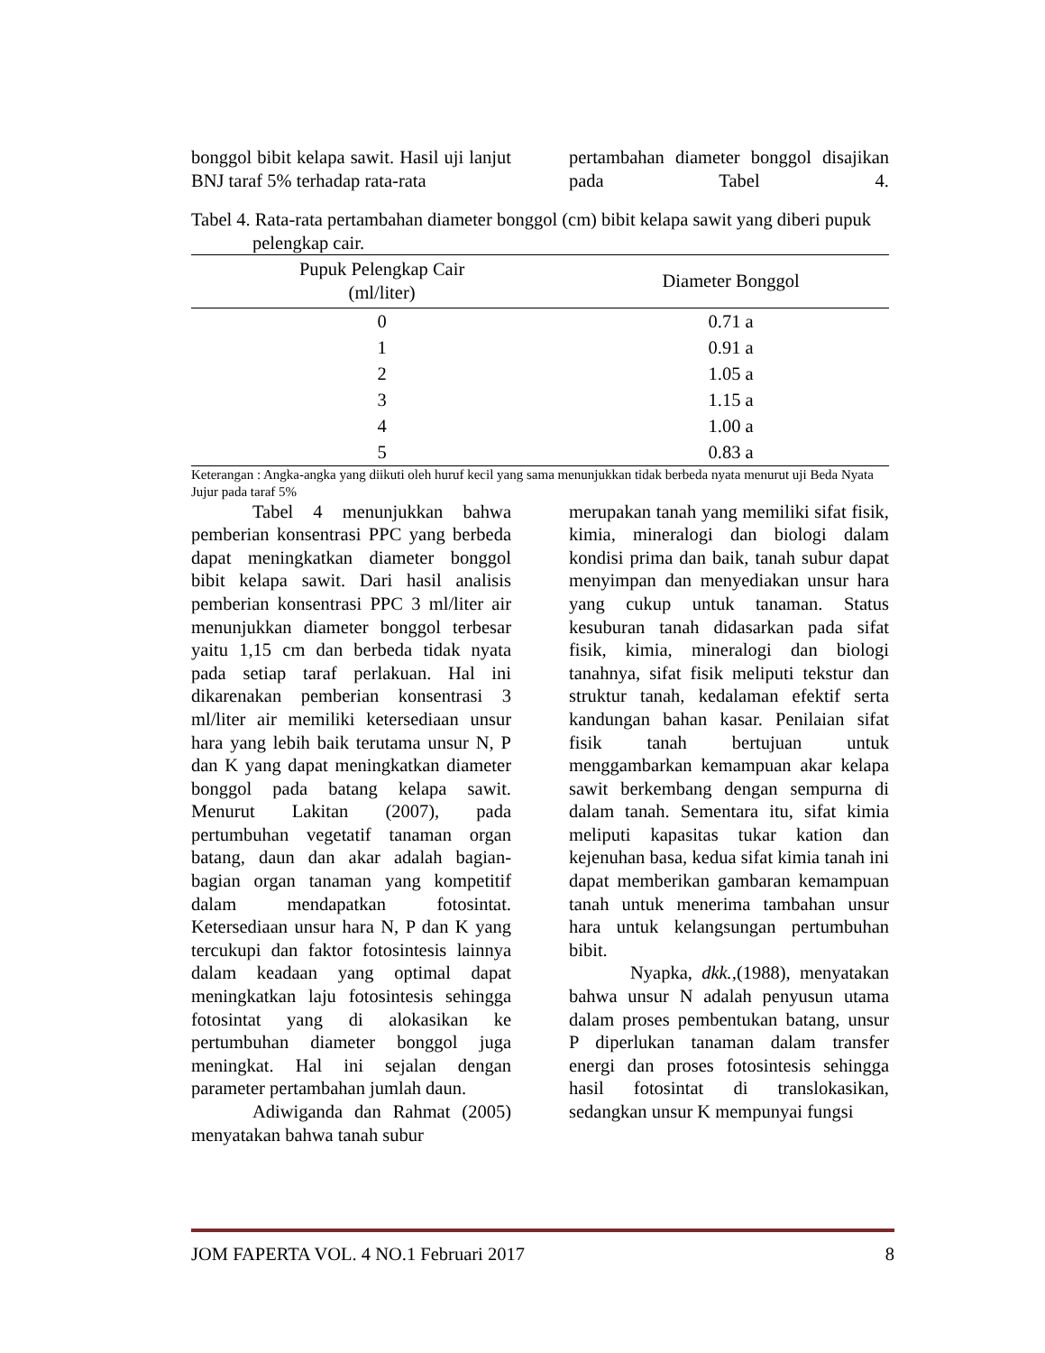bonggol bibit kelapa sawit. Hasil uji lanjut BNJ taraf 5% terhadap rata-rata
pertambahan diameter bonggol disajikan pada Tabel 4.
Tabel 4. Rata-rata pertambahan diameter bonggol (cm) bibit kelapa sawit yang diberi pupuk pelengkap cair.
| Pupuk Pelengkap Cair (ml/liter) | Diameter Bonggol |
| --- | --- |
| 0 | 0.71 a |
| 1 | 0.91 a |
| 2 | 1.05 a |
| 3 | 1.15 a |
| 4 | 1.00 a |
| 5 | 0.83 a |
Keterangan : Angka-angka yang diikuti oleh huruf kecil yang sama menunjukkan tidak berbeda nyata menurut uji Beda Nyata Jujur pada taraf 5%
Tabel 4 menunjukkan bahwa pemberian konsentrasi PPC yang berbeda dapat meningkatkan diameter bonggol bibit kelapa sawit. Dari hasil analisis pemberian konsentrasi PPC 3 ml/liter air menunjukkan diameter bonggol terbesar yaitu 1,15 cm dan berbeda tidak nyata pada setiap taraf perlakuan. Hal ini dikarenakan pemberian konsentrasi 3 ml/liter air memiliki ketersediaan unsur hara yang lebih baik terutama unsur N, P dan K yang dapat meningkatkan diameter bonggol pada batang kelapa sawit. Menurut Lakitan (2007), pada pertumbuhan vegetatif tanaman organ batang, daun dan akar adalah bagian-bagian organ tanaman yang kompetitif dalam mendapatkan fotosintat. Ketersediaan unsur hara N, P dan K yang tercukupi dan faktor fotosintesis lainnya dalam keadaan yang optimal dapat meningkatkan laju fotosintesis sehingga fotosintat yang di alokasikan ke pertumbuhan diameter bonggol juga meningkat. Hal ini sejalan dengan parameter pertambahan jumlah daun.
Adiwiganda dan Rahmat (2005) menyatakan bahwa tanah subur
merupakan tanah yang memiliki sifat fisik, kimia, mineralogi dan biologi dalam kondisi prima dan baik, tanah subur dapat menyimpan dan menyediakan unsur hara yang cukup untuk tanaman. Status kesuburan tanah didasarkan pada sifat fisik, kimia, mineralogi dan biologi tanahnya, sifat fisik meliputi tekstur dan struktur tanah, kedalaman efektif serta kandungan bahan kasar. Penilaian sifat fisik tanah bertujuan untuk menggambarkan kemampuan akar kelapa sawit berkembang dengan sempurna di dalam tanah. Sementara itu, sifat kimia meliputi kapasitas tukar kation dan kejenuhan basa, kedua sifat kimia tanah ini dapat memberikan gambaran kemampuan tanah untuk menerima tambahan unsur hara untuk kelangsungan pertumbuhan bibit.
Nyapka, dkk.,(1988), menyatakan bahwa unsur N adalah penyusun utama dalam proses pembentukan batang, unsur P diperlukan tanaman dalam transfer energi dan proses fotosintesis sehingga hasil fotosintat di translokasikan, sedangkan unsur K mempunyai fungsi
JOM FAPERTA VOL. 4 NO.1 Februari 2017 8